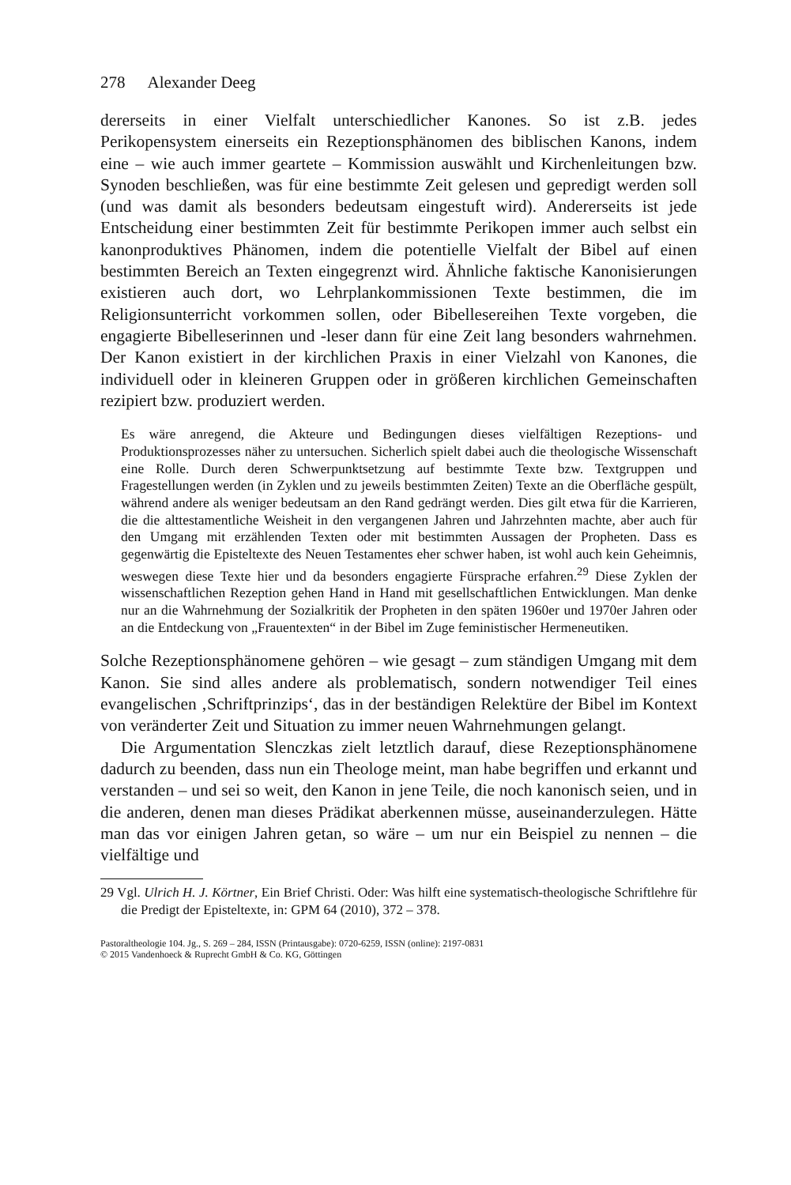278 Alexander Deeg
dererseits in einer Vielfalt unterschiedlicher Kanones. So ist z.B. jedes Perikopensystem einerseits ein Rezeptionsphänomen des biblischen Kanons, indem eine – wie auch immer geartete – Kommission auswählt und Kirchenleitungen bzw. Synoden beschließen, was für eine bestimmte Zeit gelesen und gepredigt werden soll (und was damit als besonders bedeutsam eingestuft wird). Andererseits ist jede Entscheidung einer bestimmten Zeit für bestimmte Perikopen immer auch selbst ein kanonproduktives Phänomen, indem die potentielle Vielfalt der Bibel auf einen bestimmten Bereich an Texten eingegrenzt wird. Ähnliche faktische Kanonisierungen existieren auch dort, wo Lehrplankommissionen Texte bestimmen, die im Religionsunterricht vorkommen sollen, oder Bibellesereihen Texte vorgeben, die engagierte Bibelleserinnen und -leser dann für eine Zeit lang besonders wahrnehmen. Der Kanon existiert in der kirchlichen Praxis in einer Vielzahl von Kanones, die individuell oder in kleineren Gruppen oder in größeren kirchlichen Gemeinschaften rezipiert bzw. produziert werden.
Es wäre anregend, die Akteure und Bedingungen dieses vielfältigen Rezeptions- und Produktionsprozesses näher zu untersuchen. Sicherlich spielt dabei auch die theologische Wissenschaft eine Rolle. Durch deren Schwerpunktsetzung auf bestimmte Texte bzw. Textgruppen und Fragestellungen werden (in Zyklen und zu jeweils bestimmten Zeiten) Texte an die Oberfläche gespült, während andere als weniger bedeutsam an den Rand gedrängt werden. Dies gilt etwa für die Karrieren, die die alttestamentliche Weisheit in den vergangenen Jahren und Jahrzehnten machte, aber auch für den Umgang mit erzählenden Texten oder mit bestimmten Aussagen der Propheten. Dass es gegenwärtig die Episteltexte des Neuen Testamentes eher schwer haben, ist wohl auch kein Geheimnis, weswegen diese Texte hier und da besonders engagierte Fürsprache erfahren.<sup>29</sup> Diese Zyklen der wissenschaftlichen Rezeption gehen Hand in Hand mit gesellschaftlichen Entwicklungen. Man denke nur an die Wahrnehmung der Sozialkritik der Propheten in den späten 1960er und 1970er Jahren oder an die Entdeckung von „Frauentexten“ in der Bibel im Zuge feministischer Hermeneutiken.
Solche Rezeptionsphänomene gehören – wie gesagt – zum ständigen Umgang mit dem Kanon. Sie sind alles andere als problematisch, sondern notwendiger Teil eines evangelischen ‚Schriftprinzips‘, das in der beständigen Relektüre der Bibel im Kontext von veränderter Zeit und Situation zu immer neuen Wahrnehmungen gelangt.
Die Argumentation Slenczkas zielt letztlich darauf, diese Rezeptionsphänomene dadurch zu beenden, dass nun ein Theologe meint, man habe begriffen und erkannt und verstanden – und sei so weit, den Kanon in jene Teile, die noch kanonisch seien, und in die anderen, denen man dieses Prädikat aberkennen müsse, auseinanderzulegen. Hätte man das vor einigen Jahren getan, so wäre – um nur ein Beispiel zu nennen – die vielfältige und
29 Vgl. Ulrich H. J. Körtner, Ein Brief Christi. Oder: Was hilft eine systematisch-theologische Schriftlehre für die Predigt der Episteltexte, in: GPM 64 (2010), 372 – 378.
Pastoraltheologie 104. Jg., S. 269 – 284, ISSN (Printausgabe): 0720-6259, ISSN (online): 2197-0831
© 2015 Vandenhoeck & Ruprecht GmbH & Co. KG, Göttingen